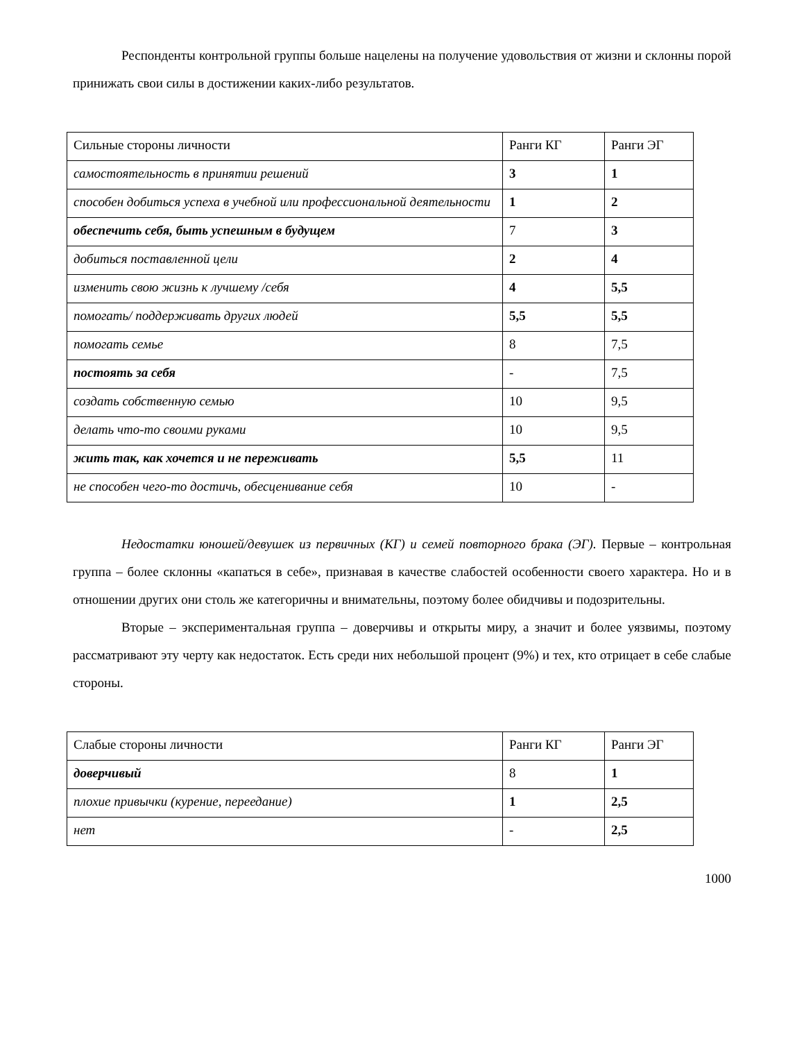Респонденты контрольной группы больше нацелены на получение удовольствия от жизни и склонны порой принижать свои силы в достижении каких-либо результатов.
| Сильные стороны личности | Ранги КГ | Ранги ЭГ |
| самостоятельность в принятии решений | 3 | 1 |
| способен добиться успеха в учебной или профессиональной деятельности | 1 | 2 |
| обеспечить себя, быть успешным в будущем | 7 | 3 |
| добиться поставленной цели | 2 | 4 |
| изменить свою жизнь к лучшему /себя | 4 | 5,5 |
| помогать/ поддерживать других людей | 5,5 | 5,5 |
| помогать семье | 8 | 7,5 |
| постоять за себя | - | 7,5 |
| создать собственную семью | 10 | 9,5 |
| делать что-то своими руками | 10 | 9,5 |
| жить так, как хочется и не переживать | 5,5 | 11 |
| не способен чего-то достичь, обесценивание себя | 10 | - |
Недостатки юношей/девушек из первичных (КГ) и семей повторного брака (ЭГ). Первые – контрольная группа – более склонны «капаться в себе», признавая в качестве слабостей особенности своего характера. Но и в отношении других они столь же категоричны и внимательны, поэтому более обидчивы и подозрительны.
Вторые – экспериментальная группа – доверчивы и открыты миру, а значит и более уязвимы, поэтому рассматривают эту черту как недостаток. Есть среди них небольшой процент (9%) и тех, кто отрицает в себе слабые стороны.
| Слабые стороны личности | Ранги КГ | Ранги ЭГ |
| доверчивый | 8 | 1 |
| плохие привычки (курение, переедание) | 1 | 2,5 |
| нет | - | 2,5 |
1000